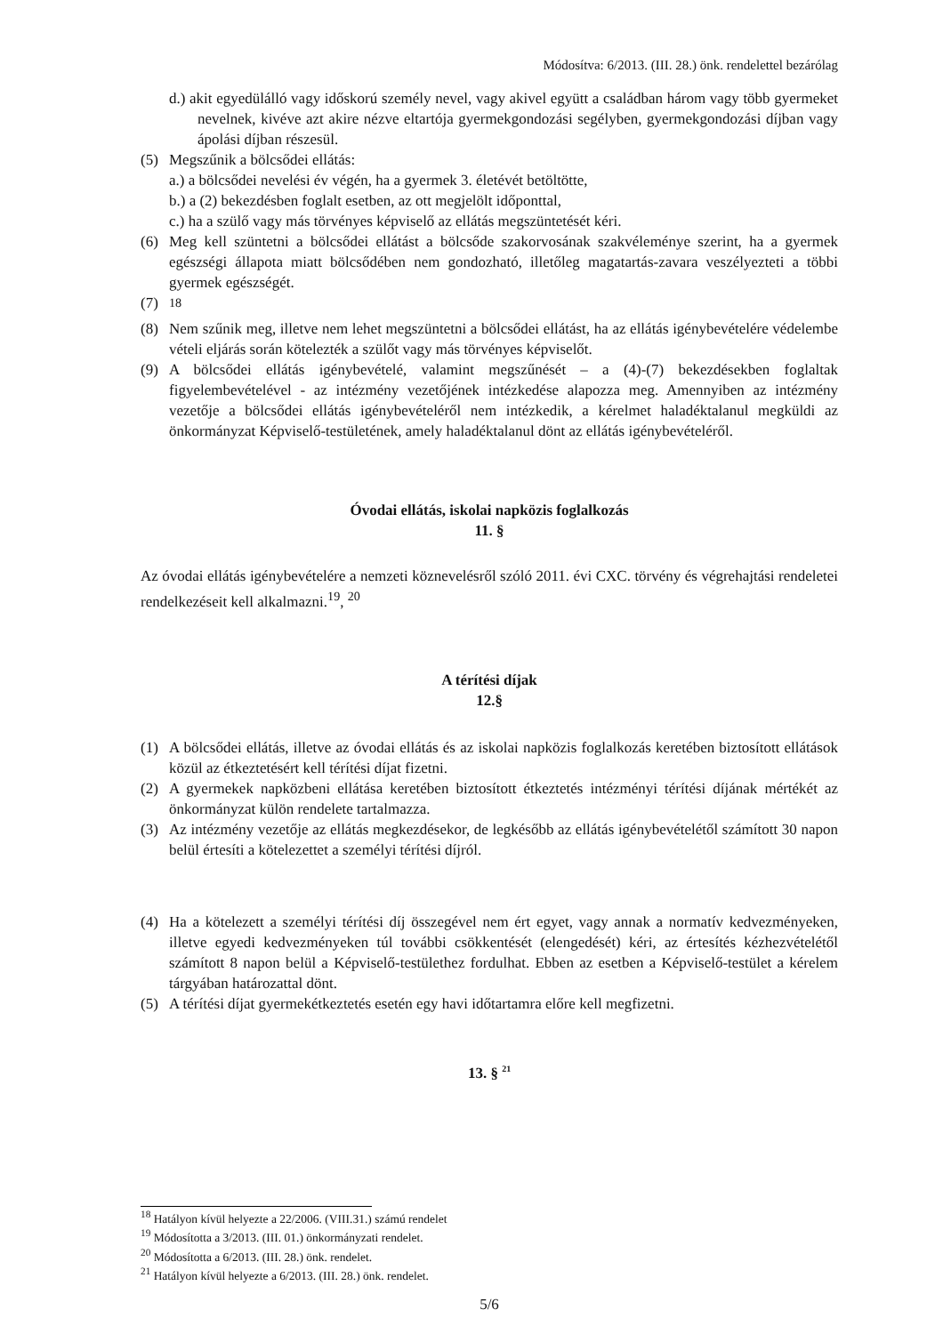Módosítva: 6/2013. (III. 28.) önk. rendelettel bezárólag
d.) akit egyedülálló vagy időskorú személy nevel, vagy akivel együtt a családban három vagy több gyermeket nevelnek, kivéve azt akire nézve eltartója gyermekgondozási segélyben, gyermekgondozási díjban vagy ápolási díjban részesül.
(5) Megszűnik a bölcsődei ellátás:
a.) a bölcsődei nevelési év végén, ha a gyermek 3. életévét betöltötte,
b.) a (2) bekezdésben foglalt esetben, az ott megjelölt időponttal,
c.) ha a szülő vagy más törvényes képviselő az ellátás megszüntetését kéri.
(6) Meg kell szüntetni a bölcsődei ellátást a bölcsőde szakorvosának szakvéleménye szerint, ha a gyermek egészségi állapota miatt bölcsődében nem gondozható, illetőleg magatartás-zavara veszélyezteti a többi gyermek egészségét.
(7) <sup>18</sup>
(8) Nem szűnik meg, illetve nem lehet megszüntetni a bölcsődei ellátást, ha az ellátás igénybevételére védelembe vételi eljárás során kötelezték a szülőt vagy más törvényes képviselőt.
(9) A bölcsődei ellátás igénybevételé, valamint megszűnését – a (4)-(7) bekezdésekben foglaltak figyelembevételével - az intézmény vezetőjének intézkedése alapozza meg. Amennyiben az intézmény vezetője a bölcsődei ellátás igénybevételéről nem intézkedik, a kérelmet haladéktalanul megküldi az önkormányzat Képviselő-testületének, amely haladéktalanul dönt az ellátás igénybevételéről.
Óvodai ellátás, iskolai napközis foglalkozás
11. §
Az óvodai ellátás igénybevételére a nemzeti köznevelésről szóló 2011. évi CXC. törvény és végrehajtási rendeletei rendelkezéseit kell alkalmazni.<sup>19</sup>, <sup>20</sup>
A térítési díjak
12.§
(1) A bölcsődei ellátás, illetve az óvodai ellátás és az iskolai napközis foglalkozás keretében biztosított ellátások közül az étkeztetésért kell térítési díjat fizetni.
(2) A gyermekek napközbeni ellátása keretében biztosított étkeztetés intézményi térítési díjának mértékét az önkormányzat külön rendelete tartalmazza.
(3) Az intézmény vezetője az ellátás megkezdésekor, de legkésőbb az ellátás igénybevételétől számított 30 napon belül értesíti a kötelezettet a személyi térítési díjról.
(4) Ha a kötelezett a személyi térítési díj összegével nem ért egyet, vagy annak a normatív kedvezményeken, illetve egyedi kedvezményeken túl további csökkentését (elengedését) kéri, az értesítés kézhezvételétől számított 8 napon belül a Képviselő-testülethez fordulhat. Ebben az esetben a Képviselő-testület a kérelem tárgyában határozattal dönt.
(5) A térítési díjat gyermekétkeztetés esetén egy havi időtartamra előre kell megfizetni.
13. § <sup>21</sup>
<sup>18</sup> Hatályon kívül helyezte a 22/2006. (VIII.31.) számú rendelet
<sup>19</sup> Módosította a 3/2013. (III. 01.) önkormányzati rendelet.
<sup>20</sup> Módosította a 6/2013. (III. 28.) önk. rendelet.
<sup>21</sup> Hatályon kívül helyezte a 6/2013. (III. 28.) önk. rendelet.
5/6